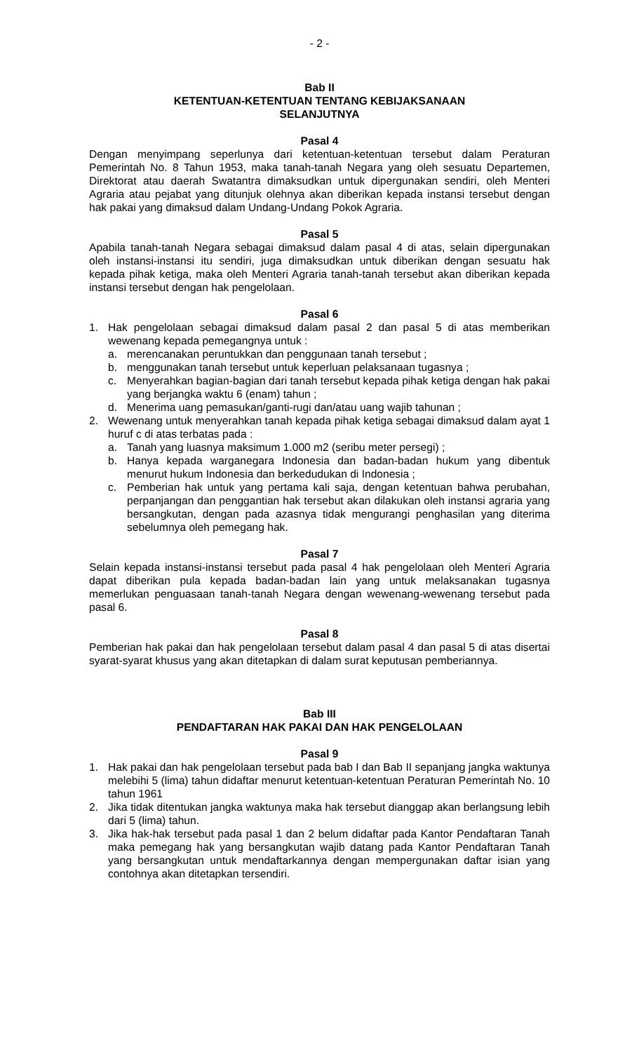- 2 -
Bab II
KETENTUAN-KETENTUAN TENTANG KEBIJAKSANAAN
SELANJUTNYA
Pasal 4
Dengan menyimpang seperlunya dari ketentuan-ketentuan tersebut dalam Peraturan Pemerintah No. 8 Tahun 1953, maka tanah-tanah Negara yang oleh sesuatu Departemen, Direktorat atau daerah Swatantra dimaksudkan untuk dipergunakan sendiri, oleh Menteri Agraria atau pejabat yang ditunjuk olehnya akan diberikan kepada instansi tersebut dengan hak pakai yang dimaksud dalam Undang-Undang Pokok Agraria.
Pasal 5
Apabila tanah-tanah Negara sebagai dimaksud dalam pasal 4 di atas, selain dipergunakan oleh instansi-instansi itu sendiri, juga dimaksudkan untuk diberikan dengan sesuatu hak kepada pihak ketiga, maka oleh Menteri Agraria tanah-tanah tersebut akan diberikan kepada instansi tersebut dengan hak pengelolaan.
Pasal 6
1. Hak pengelolaan sebagai dimaksud dalam pasal 2 dan pasal 5 di atas memberikan wewenang kepada pemegangnya untuk :
a. merencanakan peruntukkan dan penggunaan tanah tersebut ;
b. menggunakan tanah tersebut untuk keperluan pelaksanaan tugasnya ;
c. Menyerahkan bagian-bagian dari tanah tersebut kepada pihak ketiga dengan hak pakai yang berjangka waktu 6 (enam) tahun ;
d. Menerima uang pemasukan/ganti-rugi dan/atau uang wajib tahunan ;
2. Wewenang untuk menyerahkan tanah kepada pihak ketiga sebagai dimaksud dalam ayat 1 huruf c di atas terbatas pada :
a. Tanah yang luasnya maksimum 1.000 m2 (seribu meter persegi) ;
b. Hanya kepada warganegara Indonesia dan badan-badan hukum yang dibentuk menurut hukum Indonesia dan berkedudukan di Indonesia ;
c. Pemberian hak untuk yang pertama kali saja, dengan ketentuan bahwa perubahan, perpanjangan dan penggantian hak tersebut akan dilakukan oleh instansi agraria yang bersangkutan, dengan pada azasnya tidak mengurangi penghasilan yang diterima sebelumnya oleh pemegang hak.
Pasal 7
Selain kepada instansi-instansi tersebut pada pasal 4 hak pengelolaan oleh Menteri Agraria dapat diberikan pula kepada badan-badan lain yang untuk melaksanakan tugasnya memerlukan penguasaan tanah-tanah Negara dengan wewenang-wewenang tersebut pada pasal 6.
Pasal 8
Pemberian hak pakai dan hak pengelolaan tersebut dalam pasal 4 dan pasal 5 di atas disertai syarat-syarat khusus yang akan ditetapkan di dalam surat keputusan pemberiannya.
Bab III
PENDAFTARAN HAK PAKAI DAN HAK PENGELOLAAN
Pasal 9
1. Hak pakai dan hak pengelolaan tersebut pada bab I dan Bab II sepanjang jangka waktunya melebihi 5 (lima) tahun didaftar menurut ketentuan-ketentuan Peraturan Pemerintah No. 10 tahun 1961
2. Jika tidak ditentukan jangka waktunya maka hak tersebut dianggap akan berlangsung lebih dari 5 (lima) tahun.
3. Jika hak-hak tersebut pada pasal 1 dan 2 belum didaftar pada Kantor Pendaftaran Tanah maka pemegang hak yang bersangkutan wajib datang pada Kantor Pendaftaran Tanah yang bersangkutan untuk mendaftarkannya dengan mempergunakan daftar isian yang contohnya akan ditetapkan tersendiri.